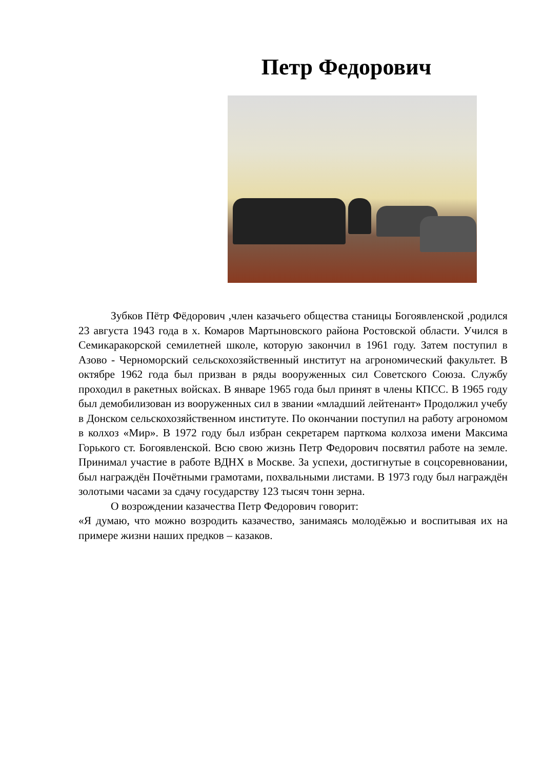Петр Федорович
Зубков Пётр Фёдорович ,член казачьего общества станицы Богоявленской ,родился 23 августа 1943 года в х. Комаров Мартыновского района Ростовской области. Учился в Семикаракорской семилетней школе, которую закончил в 1961 году. Затем поступил в Азово - Черноморский сельскохозяйственный институт на агрономический факультет. В октябре 1962 года был призван в ряды вооруженных сил Советского Союза. Службу проходил в ракетных войсках. В январе 1965 года был принят в члены КПСС. В 1965 году был демобилизован из вооруженных сил в звании «младший лейтенант» Продолжил учебу в Донском сельскохозяйственном институте. По окончании поступил на работу агрономом в колхоз «Мир». В 1972 году был избран секретарем парткома колхоза имени Максима Горького ст. Богоявленской. Всю свою жизнь Петр Федорович посвятил работе на земле. Принимал участие в работе ВДНХ в Москве. За успехи, достигнутые в соцсоревновании, был награждён Почётными грамотами, похвальными листами. В 1973 году был награждён золотыми часами за сдачу государству 123 тысяч тонн зерна.
О возрождении казачества Петр Федорович говорит:
«Я думаю, что можно возродить казачество, занимаясь молодёжью и воспитывая их на примере жизни наших предков – казаков.